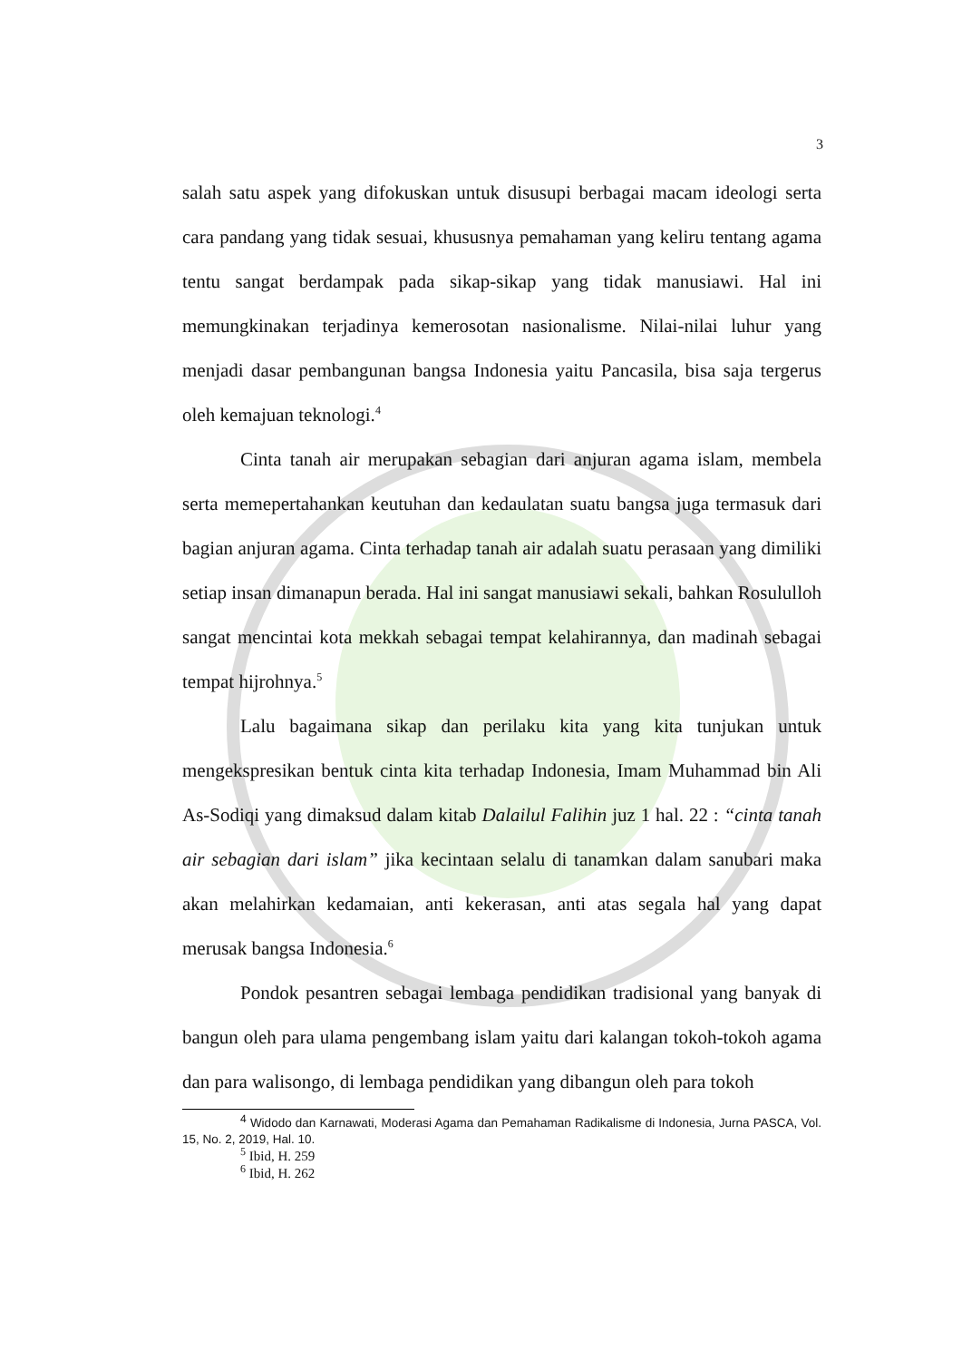3
salah satu aspek yang difokuskan untuk disusupi berbagai macam ideologi serta cara pandang yang tidak sesuai, khususnya pemahaman yang keliru tentang agama tentu sangat berdampak pada sikap-sikap yang tidak manusiawi. Hal ini memungkinakan terjadinya kemerosotan nasionalisme. Nilai-nilai luhur yang menjadi dasar pembangunan bangsa Indonesia yaitu Pancasila, bisa saja tergerus oleh kemajuan teknologi.<sup>4</sup>
Cinta tanah air merupakan sebagian dari anjuran agama islam, membela serta memepertahankan keutuhan dan kedaulatan suatu bangsa juga termasuk dari bagian anjuran agama. Cinta terhadap tanah air adalah suatu perasaan yang dimiliki setiap insan dimanapun berada. Hal ini sangat manusiawi sekali, bahkan Rosululloh sangat mencintai kota mekkah sebagai tempat kelahirannya, dan madinah sebagai tempat hijrohnya.<sup>5</sup>
Lalu bagaimana sikap dan perilaku kita yang kita tunjukan untuk mengekspresikan bentuk cinta kita terhadap Indonesia, Imam Muhammad bin Ali As-Sodiqi yang dimaksud dalam kitab Dalailul Falihin juz 1 hal. 22 : “cinta tanah air sebagian dari islam” jika kecintaan selalu di tanamkan dalam sanubari maka akan melahirkan kedamaian, anti kekerasan, anti atas segala hal yang dapat merusak bangsa Indonesia.<sup>6</sup>
Pondok pesantren sebagai lembaga pendidikan tradisional yang banyak di bangun oleh para ulama pengembang islam yaitu dari kalangan tokoh-tokoh agama dan para walisongo, di lembaga pendidikan yang dibangun oleh para tokoh
<sup>4</sup> Widodo dan Karnawati, Moderasi Agama dan Pemahaman Radikalisme di Indonesia, Jurna PASCA, Vol. 15, No. 2, 2019, Hal. 10.
<sup>5</sup> Ibid, H. 259
<sup>6</sup> Ibid, H. 262